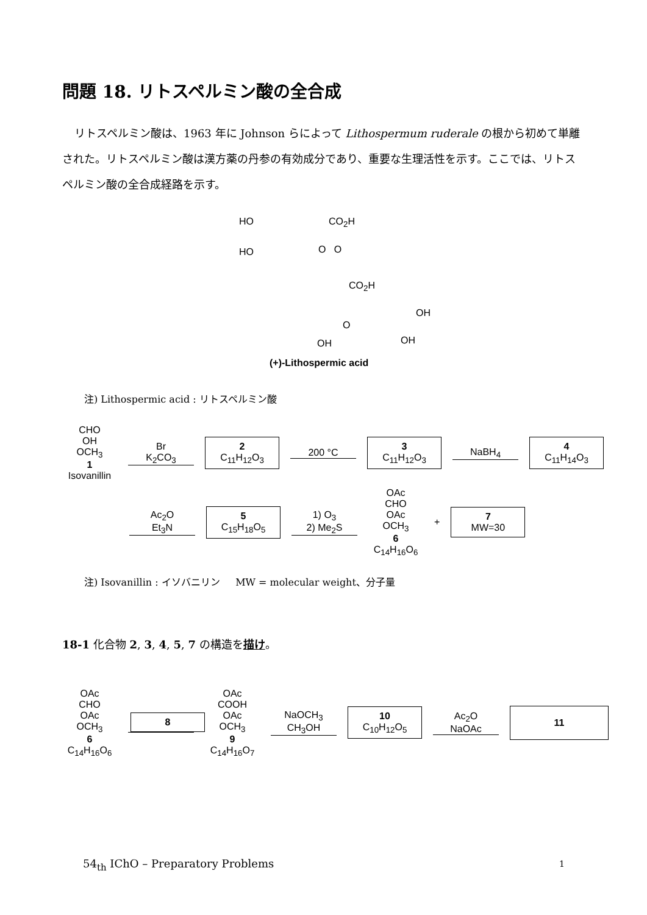問題 18. リトスペルミン酸の全合成
リトスペルミン酸は、1963 年に Johnson らによって Lithospermum ruderale の根から初めて単離された。リトスペルミン酸は漢方薬の丹参の有効成分であり、重要な生理活性を示す。ここでは、リトスペルミン酸の全合成経路を示す。
HO CO<sub>2</sub>H
HO O O
CO<sub>2</sub>H
OH
O
OH OH
(+)-Lithospermic acid
注) Lithospermic acid : リトスペルミン酸
CHO
OH
OCH<sub>3</sub>
1
Isovanillin
Br
K<sub>2</sub>CO<sub>3</sub>
2
C<sub>11</sub>H<sub>12</sub>O<sub>3</sub>
200 °C
3
C<sub>11</sub>H<sub>12</sub>O<sub>3</sub>
NaBH<sub>4</sub>
4
C<sub>11</sub>H<sub>14</sub>O<sub>3</sub>
Ac<sub>2</sub>O
Et<sub>3</sub>N
5
C<sub>15</sub>H<sub>18</sub>O<sub>5</sub>
1) O<sub>3</sub>
2) Me<sub>2</sub>S
OAc
CHO
OAc
OCH<sub>3</sub>
6
C<sub>14</sub>H<sub>16</sub>O<sub>6</sub>
+
7
MW=30
注) Isovanillin : イソバニリン MW = molecular weight、分子量
18-1 化合物 2, 3, 4, 5, 7 の構造を描け。
OAc
CHO
OAc
OCH<sub>3</sub>
6
C<sub>14</sub>H<sub>16</sub>O<sub>6</sub>
8
OAc
COOH
OAc
OCH<sub>3</sub>
9
C<sub>14</sub>H<sub>16</sub>O<sub>7</sub>
NaOCH<sub>3</sub>
CH<sub>3</sub>OH
10
C<sub>10</sub>H<sub>12</sub>O<sub>5</sub>
Ac<sub>2</sub>O
NaOAc
11
54<sub>th</sub> IChO – Preparatory Problems
1